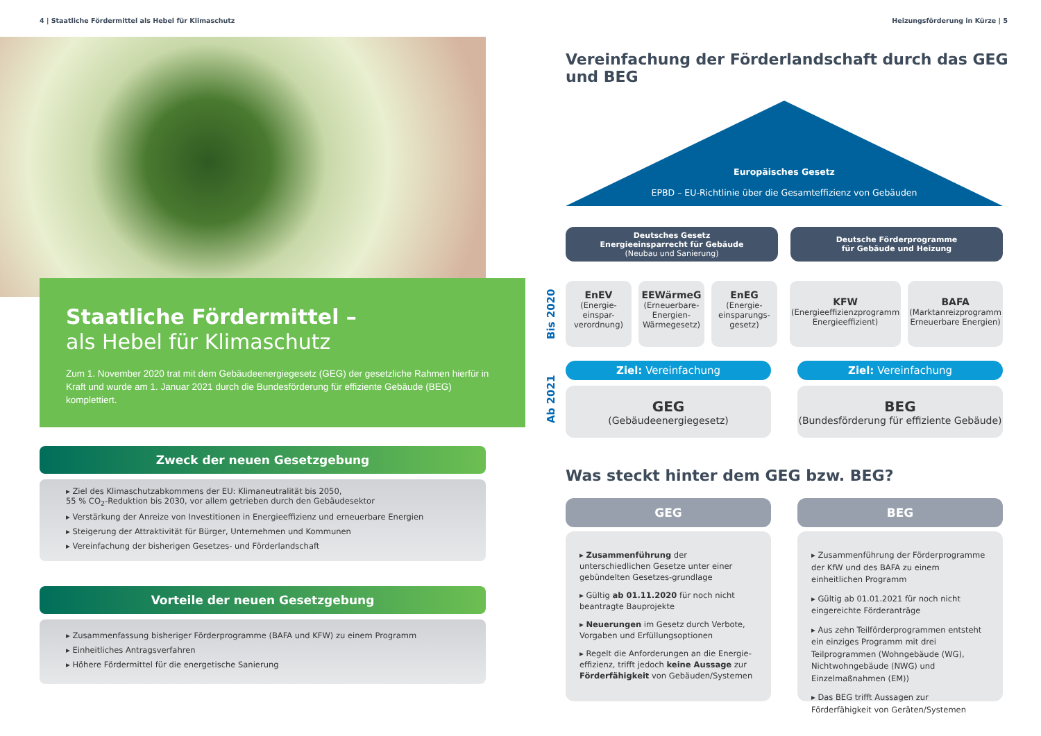4 | Staatliche Fördermittel als Hebel für Klimaschutz Heizungsförderung in Kürze | 5
Staatliche Fördermittel –
als Hebel für Klimaschutz
Zum 1. November 2020 trat mit dem Gebäudeenergiegesetz (GEG) der gesetzliche Rahmen hierfür in Kraft und wurde am 1. Januar 2021 durch die Bundesförderung für effiziente Gebäude (BEG) komplettiert.
Zweck der neuen Gesetzgebung
▸ Ziel des Klimaschutzabkommens der EU: Klimaneutralität bis 2050,
55 % CO<sub>2</sub>-Reduktion bis 2030, vor allem getrieben durch den Gebäudesektor
▸ Verstärkung der Anreize von Investitionen in Energieeffizienz und erneuerbare Energien
▸ Steigerung der Attraktivität für Bürger, Unternehmen und Kommunen
▸ Vereinfachung der bisherigen Gesetzes- und Förderlandschaft
Vorteile der neuen Gesetzgebung
▸ Zusammenfassung bisheriger Förderprogramme (BAFA und KFW) zu einem Programm
▸ Einheitliches Antragsverfahren
▸ Höhere Fördermittel für die energetische Sanierung
Vereinfachung der Förderlandschaft durch das GEG und BEG
Europäisches Gesetz
EPBD – EU-Richtlinie über die Gesamteffizienz von Gebäuden
Deutsches Gesetz
Energieeinsparrecht für Gebäude
(Neubau und Sanierung)
Deutsche Förderprogramme
für Gebäude und Heizung
Bis 2020
EnEV
(Energie-
einspar-
verordnung)
EEWärmeG
(Erneuerbare-
Energien-
Wärmegesetz)
EnEG
(Energie-
einsparungs-
gesetz)
KFW
(Energieeffizienzprogramm Energieeffizient)
BAFA
(Marktanreizprogramm Erneuerbare Energien)
Ab 2021
Ziel: Vereinfachung
GEG
(Gebäudeenergiegesetz)
Ziel: Vereinfachung
BEG
(Bundesförderung für effiziente Gebäude)
Was steckt hinter dem GEG bzw. BEG?
GEG
▸ Zusammenführung der unterschiedlichen Gesetze unter einer gebündelten Gesetzes-grundlage
▸ Gültig ab 01.11.2020 für noch nicht beantragte Bauprojekte
▸ Neuerungen im Gesetz durch Verbote, Vorgaben und Erfüllungsoptionen
▸ Regelt die Anforderungen an die Energie-effizienz, trifft jedoch keine Aussage zur Förderfähigkeit von Gebäuden/Systemen
BEG
▸ Zusammenführung der Förderprogramme der KfW und des BAFA zu einem einheitlichen Programm
▸ Gültig ab 01.01.2021 für noch nicht eingereichte Förderanträge
▸ Aus zehn Teilförderprogrammen entsteht ein einziges Programm mit drei Teilprogrammen (Wohngebäude (WG), Nichtwohngebäude (NWG) und Einzelmaßnahmen (EM))
▸ Das BEG trifft Aussagen zur Förderfähigkeit von Geräten/Systemen